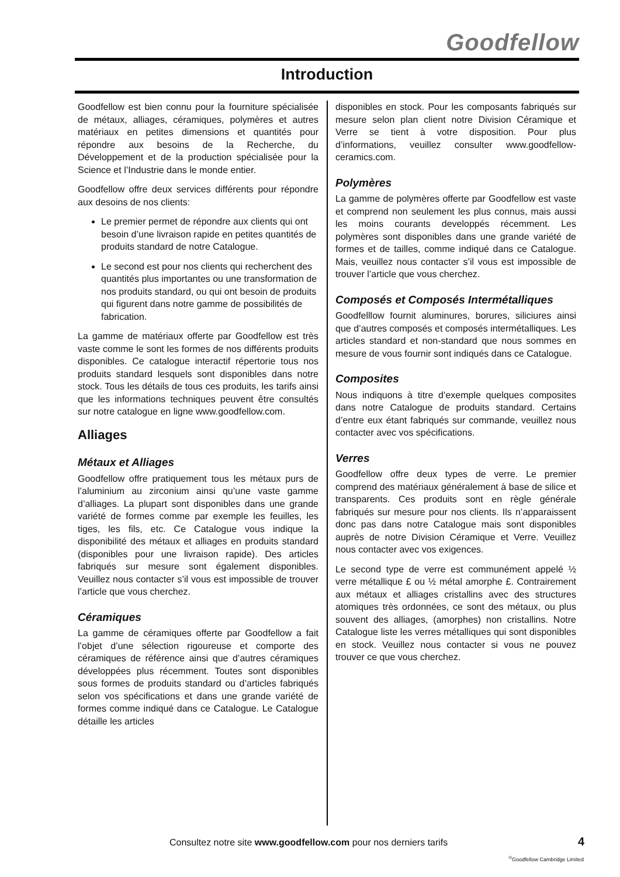Goodfellow
Introduction
Goodfellow est bien connu pour la fourniture spécialisée de métaux, alliages, céramiques, polymères et autres matériaux en petites dimensions et quantités pour répondre aux besoins de la Recherche, du Développement et de la production spécialisée pour la Science et l’Industrie dans le monde entier.
Goodfellow offre deux services différents pour répondre aux desoins de nos clients:
Le premier permet de répondre aux clients qui ont besoin d’une livraison rapide en petites quantités de produits standard de notre Catalogue.
Le second est pour nos clients qui recherchent des quantités plus importantes ou une transformation de nos produits standard, ou qui ont besoin de produits qui figurent dans notre gamme de possibilités de fabrication.
La gamme de matériaux offerte par Goodfellow est très vaste comme le sont les formes de nos différents produits disponibles. Ce catalogue interactif répertorie tous nos produits standard lesquels sont disponibles dans notre stock. Tous les détails de tous ces produits, les tarifs ainsi que les informations techniques peuvent être consultés sur notre catalogue en ligne www.goodfellow.com.
Alliages
Métaux et Alliages
Goodfellow offre pratiquement tous les métaux purs de l’aluminium au zirconium ainsi qu’une vaste gamme d’alliages. La plupart sont disponibles dans une grande variété de formes comme par exemple les feuilles, les tiges, les fils, etc. Ce Catalogue vous indique la disponibilité des métaux et alliages en produits standard (disponibles pour une livraison rapide). Des articles fabriqués sur mesure sont également disponibles. Veuillez nous contacter s’il vous est impossible de trouver l’article que vous cherchez.
Céramiques
La gamme de céramiques offerte par Goodfellow a fait l’objet d’une sélection rigoureuse et comporte des céramiques de référence ainsi que d’autres céramiques développées plus récemment. Toutes sont disponibles sous formes de produits standard ou d’articles fabriqués selon vos spécifications et dans une grande variété de formes comme indiqué dans ce Catalogue. Le Catalogue détaille les articles
disponibles en stock. Pour les composants fabriqués sur mesure selon plan client notre Division Céramique et Verre se tient à votre disposition. Pour plus d’informations, veuillez consulter www.goodfellow-ceramics.com.
Polymères
La gamme de polymères offerte par Goodfellow est vaste et comprend non seulement les plus connus, mais aussi les moins courants developpés récemment. Les polymères sont disponibles dans une grande variété de formes et de tailles, comme indiqué dans ce Catalogue. Mais, veuillez nous contacter s’il vous est impossible de trouver l’article que vous cherchez.
Composés et Composés Intermétalliques
Goodfelllow fournit aluminures, borures, siliciures ainsi que d’autres composés et composés intermétalliques. Les articles standard et non-standard que nous sommes en mesure de vous fournir sont indiqués dans ce Catalogue.
Composites
Nous indiquons à titre d’exemple quelques composites dans notre Catalogue de produits standard. Certains d’entre eux étant fabriqués sur commande, veuillez nous contacter avec vos spécifications.
Verres
Goodfellow offre deux types de verre. Le premier comprend des matériaux généralement à base de silice et transparents. Ces produits sont en règle générale fabriqués sur mesure pour nos clients. Ils n’apparaissent donc pas dans notre Catalogue mais sont disponibles auprès de notre Division Céramique et Verre. Veuillez nous contacter avec vos exigences.
Le second type de verre est communément appelé ½ verre métallique £ ou ½ métal amorphe £. Contrairement aux métaux et alliages cristallins avec des structures atomiques très ordonnées, ce sont des métaux, ou plus souvent des alliages, (amorphes) non cristallins. Notre Catalogue liste les verres métalliques qui sont disponibles en stock. Veuillez nous contacter si vous ne pouvez trouver ce que vous cherchez.
Consultez notre site www.goodfellow.com pour nos derniers tarifs
4
<sup>©</sup>Goodfellow Cambridge Limited